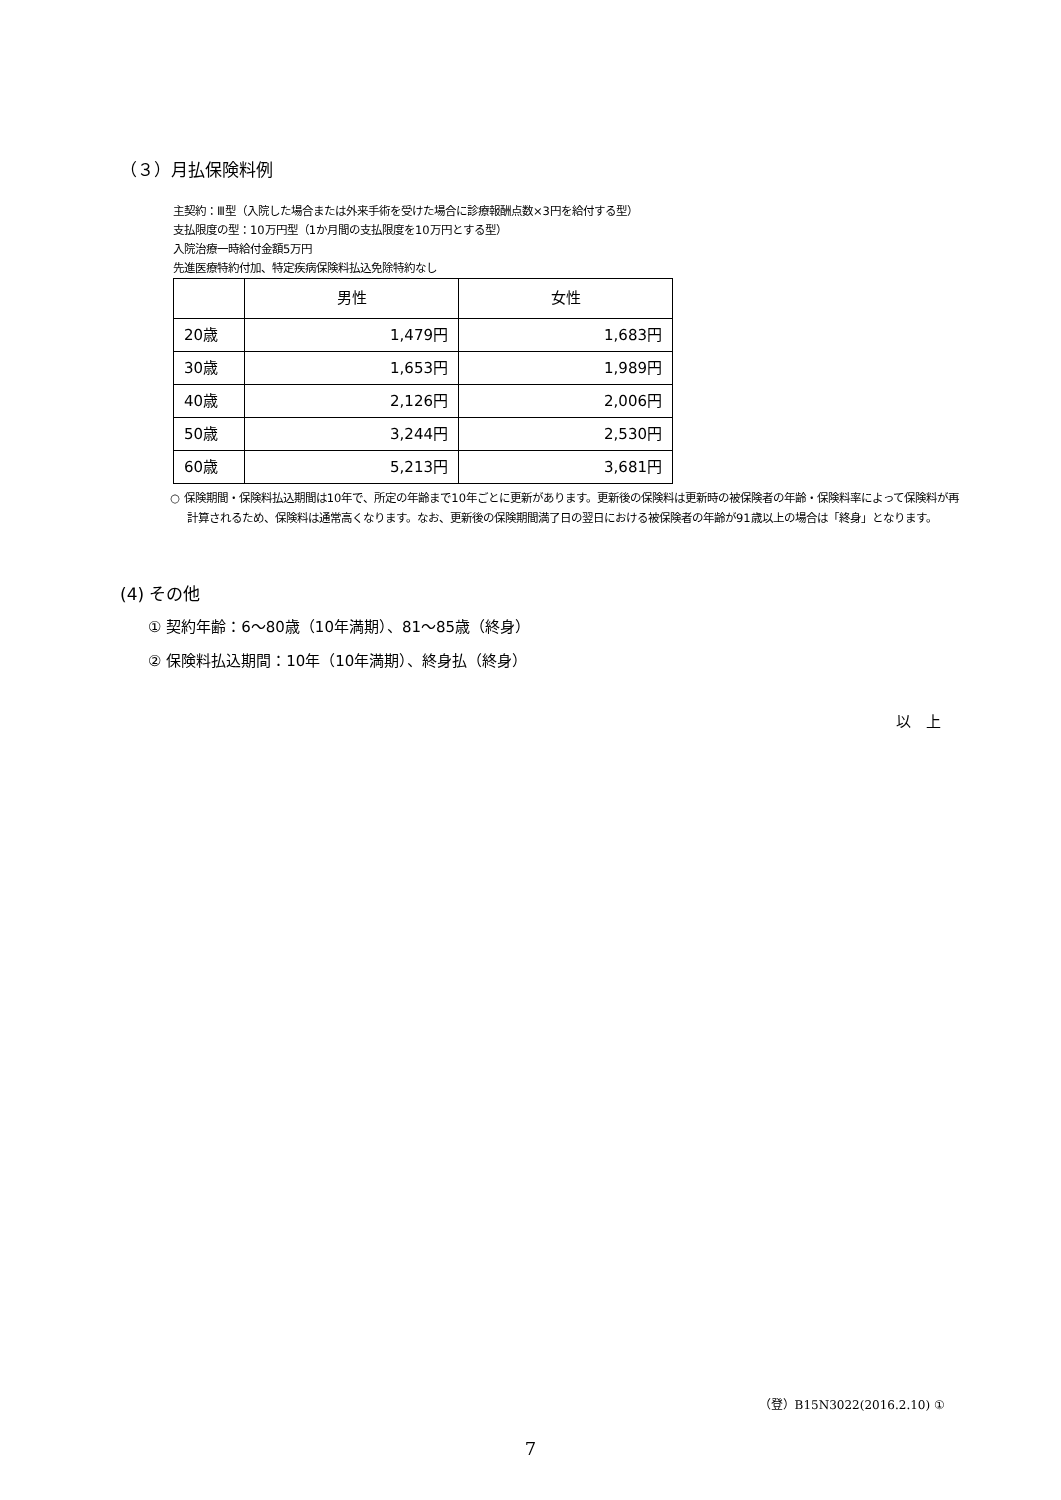（３）月払保険料例
主契約：Ⅲ型（入院した場合または外来手術を受けた場合に診療報酬点数×3円を給付する型）
支払限度の型：10万円型（1か月間の支払限度を10万円とする型）
入院治療一時給付金額5万円
先進医療特約付加、特定疾病保険料払込免除特約なし
| | 男性 | 女性 |
| --- | --- | --- |
| 20歳 | 1,479円 | 1,683円 |
| 30歳 | 1,653円 | 1,989円 |
| 40歳 | 2,126円 | 2,006円 |
| 50歳 | 3,244円 | 2,530円 |
| 60歳 | 5,213円 | 3,681円 |
○ 保険期間・保険料払込期間は10年で、所定の年齢まで10年ごとに更新があります。更新後の保険料は更新時の被保険者の年齢・保険料率によって保険料が再計算されるため、保険料は通常高くなります。なお、更新後の保険期間満了日の翌日における被保険者の年齢が91歳以上の場合は「終身」となります。
(4) その他
① 契約年齢：6～80歳（10年満期）、81～85歳（終身）
② 保険料払込期間：10年（10年満期）、終身払（終身）
以　上
（登）B15N3022(2016.2.10) ①
7